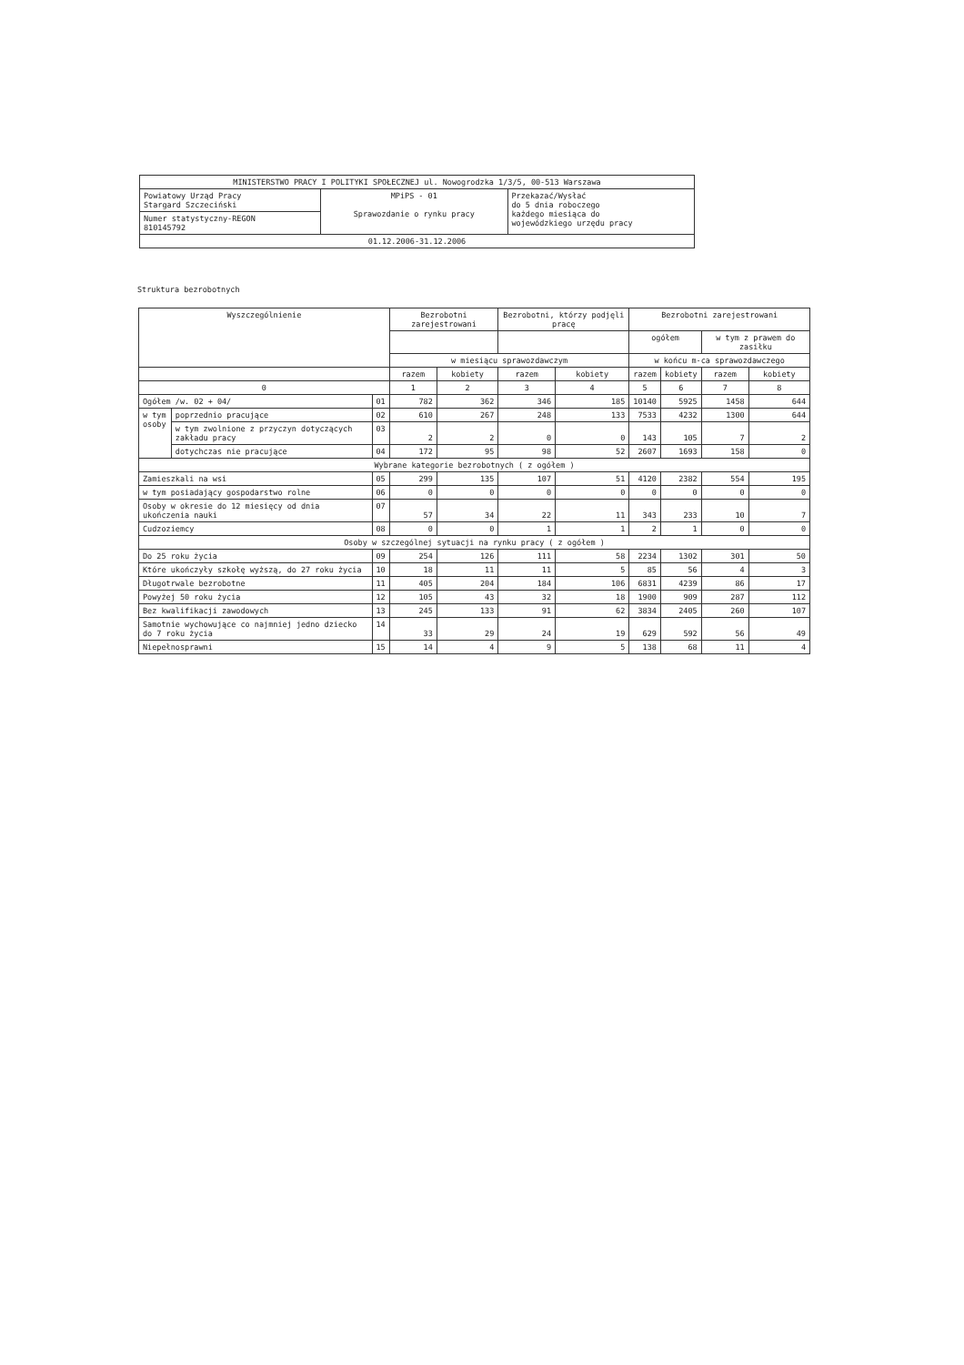| MINISTERSTWO PRACY I POLITYKI SPOŁECZNEJ ul. Nowogrodzka 1/3/5, 00-513 Warszawa | | |
| Powiatowy Urząd Pracy Stargard Szczeciński | MPiPS - 01 Sprawozdanie o rynku pracy | Przekazać/Wysłać do 5 dnia roboczego każdego miesiąca do wojewódzkiego urzędu pracy |
| Numer statystyczny-REGON 810145792 | | |
| 01.12.2006-31.12.2006 | | |
Struktura bezrobotnych
| Wyszczególnienie | | | Bezrobotni zarejestrowani | | Bezrobotni, którzy podjęli pracę | | Bezrobotni zarejestrowani | | | |
| --- | --- | --- | --- | --- | --- | --- | --- | --- | --- | --- |
| | | | | | | | ogółem | | w tym z prawem do zasiłku | |
| | | | w miesiącu sprawozdawczym | | | | w końcu m-ca sprawozdawczego | | | |
| | | | razem | kobiety | razem | kobiety | razem | kobiety | razem | kobiety |
| 0 | | | 1 | 2 | 3 | 4 | 5 | 6 | 7 | 8 |
| Ogółem /w. 02 + 04/ | | 01 | 782 | 362 | 346 | 185 | 10140 | 5925 | 1458 | 644 |
| w tym osoby | poprzednio pracujące | 02 | 610 | 267 | 248 | 133 | 7533 | 4232 | 1300 | 644 |
| | w tym zwolnione z przyczyn dotyczących zakładu pracy | 03 | 2 | 2 | 0 | 0 | 143 | 105 | 7 | 2 |
| | dotychczas nie pracujące | 04 | 172 | 95 | 98 | 52 | 2607 | 1693 | 158 | 0 |
| Wybrane kategorie bezrobotnych ( z ogółem ) | | | | | | | | | | |
| Zamieszkali na wsi | | 05 | 299 | 135 | 107 | 51 | 4120 | 2382 | 554 | 195 |
| w tym posiadający gospodarstwo rolne | | 06 | 0 | 0 | 0 | 0 | 0 | 0 | 0 | 0 |
| Osoby w okresie do 12 miesięcy od dnia ukończenia nauki | | 07 | 57 | 34 | 22 | 11 | 343 | 233 | 10 | 7 |
| Cudzoziemcy | | 08 | 0 | 0 | 1 | 1 | 2 | 1 | 0 | 0 |
| Osoby w szczególnej sytuacji na rynku pracy ( z ogółem ) | | | | | | | | | | |
| Do 25 roku życia | | 09 | 254 | 126 | 111 | 58 | 2234 | 1302 | 301 | 50 |
| Które ukończyły szkołę wyższą, do 27 roku życia | | 10 | 18 | 11 | 11 | 5 | 85 | 56 | 4 | 3 |
| Długotrwale bezrobotne | | 11 | 405 | 204 | 184 | 106 | 6831 | 4239 | 86 | 17 |
| Powyżej 50 roku życia | | 12 | 105 | 43 | 32 | 18 | 1900 | 909 | 287 | 112 |
| Bez kwalifikacji zawodowych | | 13 | 245 | 133 | 91 | 62 | 3834 | 2405 | 260 | 107 |
| Samotnie wychowujące co najmniej jedno dziecko do 7 roku życia | | 14 | 33 | 29 | 24 | 19 | 629 | 592 | 56 | 49 |
| Niepełnosprawni | | 15 | 14 | 4 | 9 | 5 | 138 | 68 | 11 | 4 |